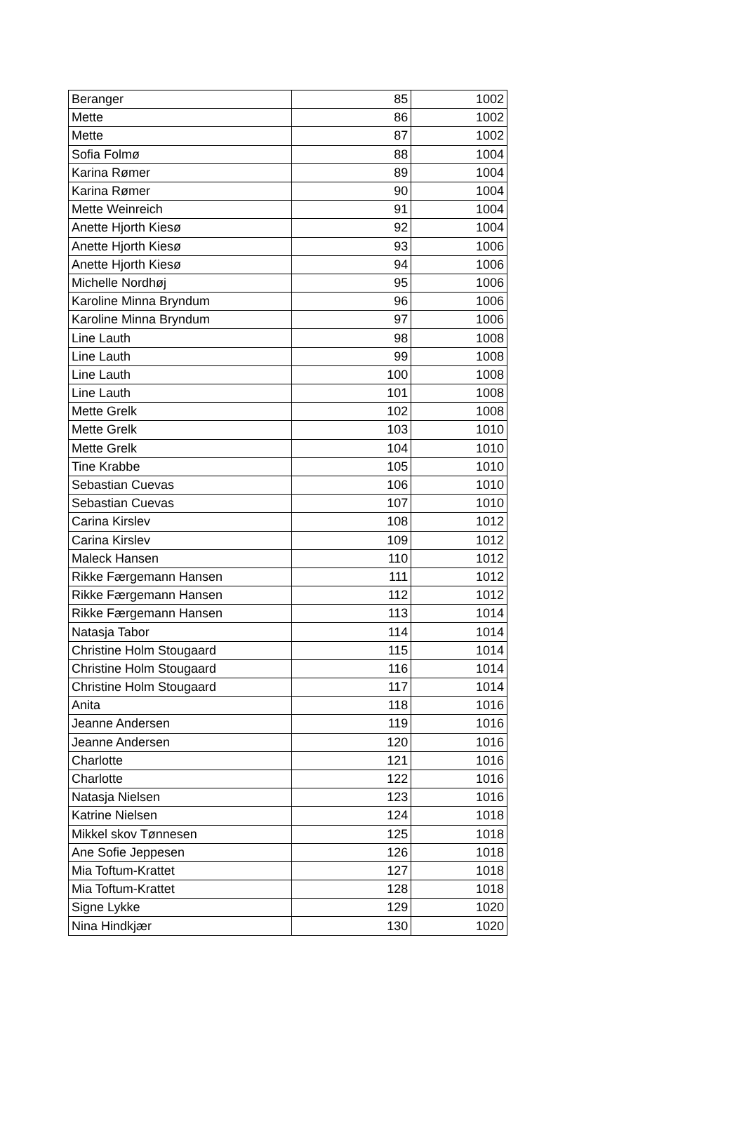| Beranger | 85 | 1002 |
| Mette | 86 | 1002 |
| Mette | 87 | 1002 |
| Sofia Folmø | 88 | 1004 |
| Karina Rømer | 89 | 1004 |
| Karina Rømer | 90 | 1004 |
| Mette Weinreich | 91 | 1004 |
| Anette Hjorth Kiesø | 92 | 1004 |
| Anette Hjorth Kiesø | 93 | 1006 |
| Anette Hjorth Kiesø | 94 | 1006 |
| Michelle Nordhøj | 95 | 1006 |
| Karoline Minna Bryndum | 96 | 1006 |
| Karoline Minna Bryndum | 97 | 1006 |
| Line Lauth | 98 | 1008 |
| Line Lauth | 99 | 1008 |
| Line Lauth | 100 | 1008 |
| Line Lauth | 101 | 1008 |
| Mette Grelk | 102 | 1008 |
| Mette Grelk | 103 | 1010 |
| Mette Grelk | 104 | 1010 |
| Tine Krabbe | 105 | 1010 |
| Sebastian Cuevas | 106 | 1010 |
| Sebastian Cuevas | 107 | 1010 |
| Carina Kirslev | 108 | 1012 |
| Carina Kirslev | 109 | 1012 |
| Maleck Hansen | 110 | 1012 |
| Rikke Færgemann Hansen | 111 | 1012 |
| Rikke Færgemann Hansen | 112 | 1012 |
| Rikke Færgemann Hansen | 113 | 1014 |
| Natasja Tabor | 114 | 1014 |
| Christine Holm Stougaard | 115 | 1014 |
| Christine Holm Stougaard | 116 | 1014 |
| Christine Holm Stougaard | 117 | 1014 |
| Anita | 118 | 1016 |
| Jeanne Andersen | 119 | 1016 |
| Jeanne Andersen | 120 | 1016 |
| Charlotte | 121 | 1016 |
| Charlotte | 122 | 1016 |
| Natasja Nielsen | 123 | 1016 |
| Katrine Nielsen | 124 | 1018 |
| Mikkel skov Tønnesen | 125 | 1018 |
| Ane Sofie Jeppesen | 126 | 1018 |
| Mia Toftum-Krattet | 127 | 1018 |
| Mia Toftum-Krattet | 128 | 1018 |
| Signe Lykke | 129 | 1020 |
| Nina Hindkjær | 130 | 1020 |